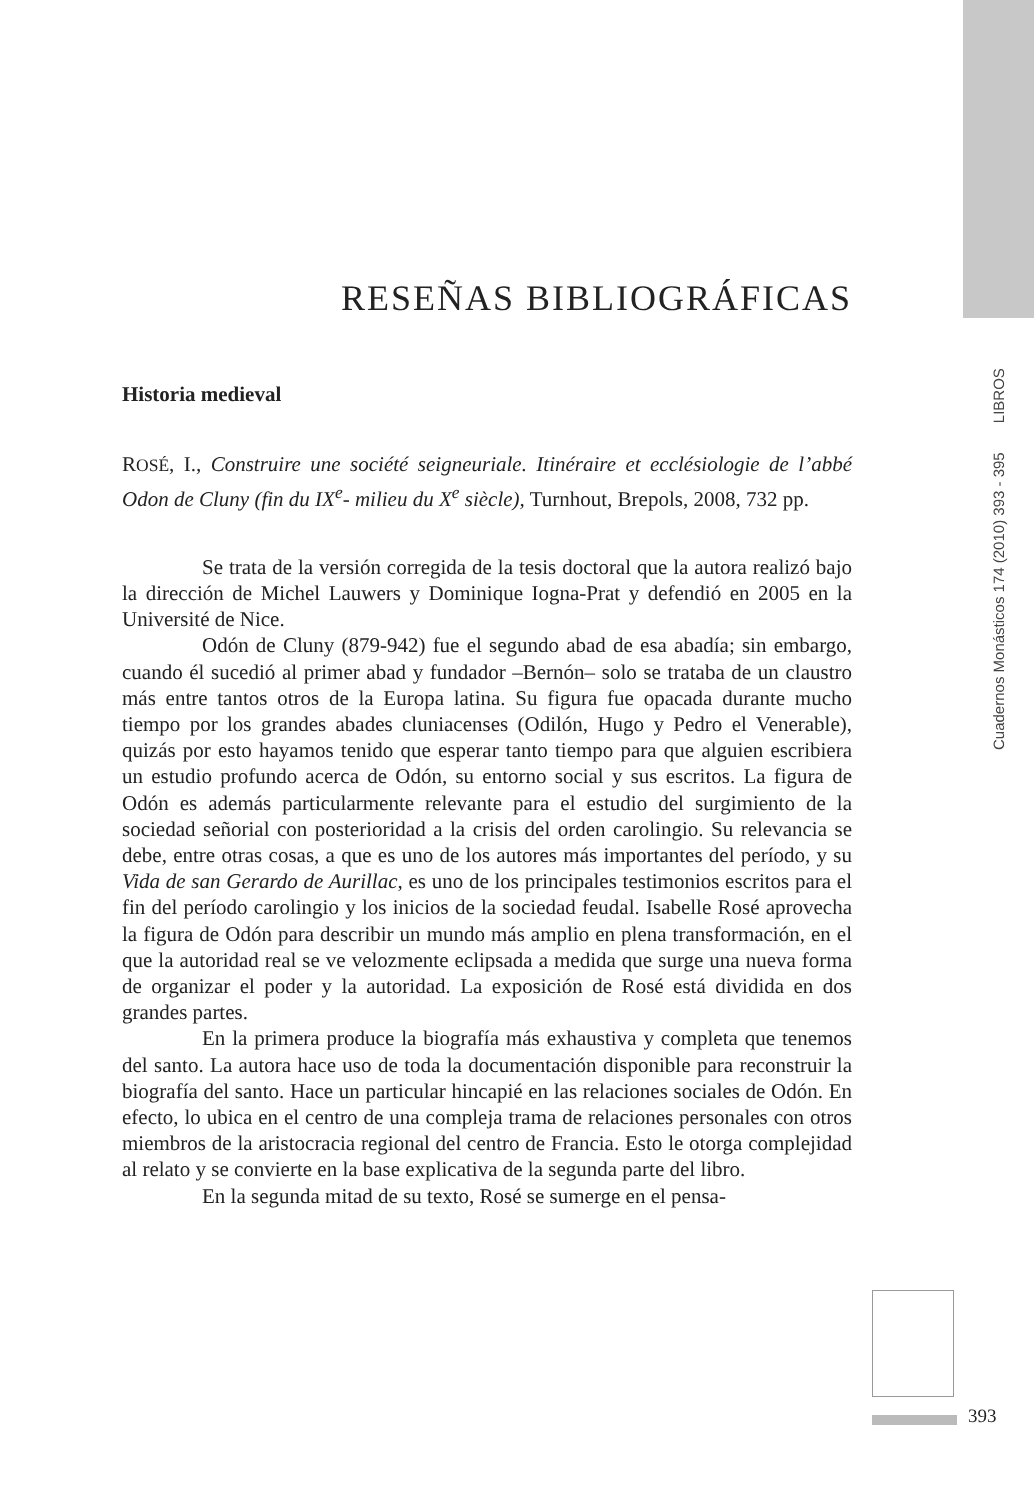Cuadernos Monásticos 174 (2010) 393 - 395 LIBROS
RESEÑAS BIBLIOGRÁFICAS
Historia medieval
ROSÉ, I., Construire une société seigneuriale. Itinéraire et ecclésiologie de l’abbé Odon de Cluny (fin du IX<sup>e</sup>- milieu du X<sup>e</sup> siècle), Turnhout, Brepols, 2008, 732 pp.
Se trata de la versión corregida de la tesis doctoral que la autora realizó bajo la dirección de Michel Lauwers y Dominique Iogna-Prat y defendió en 2005 en la Université de Nice.
Odón de Cluny (879-942) fue el segundo abad de esa abadía; sin embargo, cuando él sucedió al primer abad y fundador –Bernón– solo se trataba de un claustro más entre tantos otros de la Europa latina. Su figura fue opacada durante mucho tiempo por los grandes abades cluniacenses (Odilón, Hugo y Pedro el Venerable), quizás por esto hayamos tenido que esperar tanto tiempo para que alguien escribiera un estudio profundo acerca de Odón, su entorno social y sus escritos. La figura de Odón es además particularmente relevante para el estudio del surgimiento de la sociedad señorial con posterioridad a la crisis del orden carolingio. Su relevancia se debe, entre otras cosas, a que es uno de los autores más importantes del período, y su Vida de san Gerardo de Aurillac, es uno de los principales testimonios escritos para el fin del período carolingio y los inicios de la sociedad feudal. Isabelle Rosé aprovecha la figura de Odón para describir un mundo más amplio en plena transformación, en el que la autoridad real se ve velozmente eclipsada a medida que surge una nueva forma de organizar el poder y la autoridad. La exposición de Rosé está dividida en dos grandes partes.
En la primera produce la biografía más exhaustiva y completa que tenemos del santo. La autora hace uso de toda la documentación disponible para reconstruir la biografía del santo. Hace un particular hincapié en las relaciones sociales de Odón. En efecto, lo ubica en el centro de una compleja trama de relaciones personales con otros miembros de la aristocracia regional del centro de Francia. Esto le otorga complejidad al relato y se convierte en la base explicativa de la segunda parte del libro.
En la segunda mitad de su texto, Rosé se sumerge en el pensa-
393